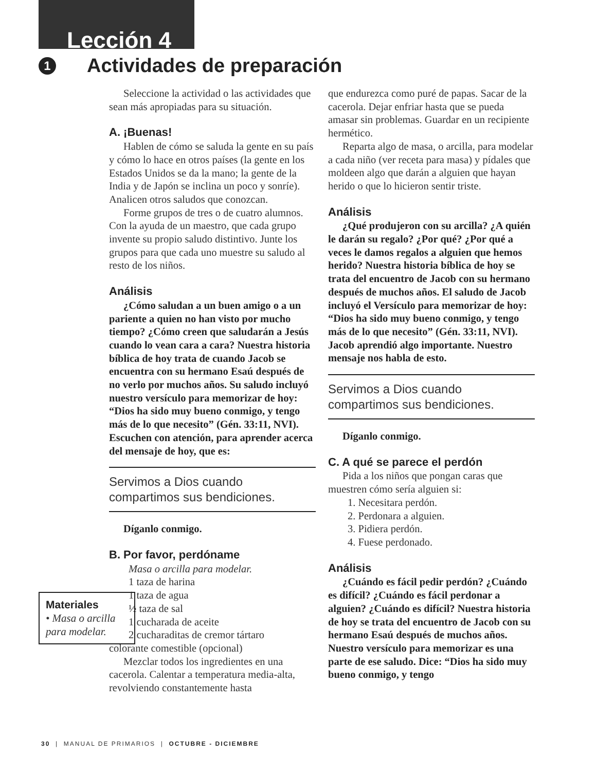Lección 4
1 Actividades de preparación
Seleccione la actividad o las actividades que sean más apropiadas para su situación.
A. ¡Buenas!
Hablen de cómo se saluda la gente en su país y cómo lo hace en otros países (la gente en los Estados Unidos se da la mano; la gente de la India y de Japón se inclina un poco y sonríe). Analicen otros saludos que conozcan.
Forme grupos de tres o de cuatro alumnos. Con la ayuda de un maestro, que cada grupo invente su propio saludo distintivo. Junte los grupos para que cada uno muestre su saludo al resto de los niños.
Análisis
¿Cómo saludan a un buen amigo o a un pariente a quien no han visto por mucho tiempo? ¿Cómo creen que saludarán a Jesús cuando lo vean cara a cara? Nuestra historia bíblica de hoy trata de cuando Jacob se encuentra con su hermano Esaú después de no verlo por muchos años. Su saludo incluyó nuestro versículo para memorizar de hoy: “Dios ha sido muy bueno conmigo, y tengo más de lo que necesito” (Gén. 33:11, NVI). Escuchen con atención, para aprender acerca del mensaje de hoy, que es:
Servimos a Dios cuando compartimos sus bendiciones.
Díganlo conmigo.
B. Por favor, perdóname
Masa o arcilla para modelar.
1 taza de harina
1 taza de agua
½ taza de sal
1 cucharada de aceite
2 cucharaditas de cremor tártaro
colorante comestible (opcional)
Mezclar todos los ingredientes en una cacerola. Calentar a temperatura media-alta, revolviendo constantemente hasta
que endurezca como puré de papas. Sacar de la cacerola. Dejar enfriar hasta que se pueda amasar sin problemas. Guardar en un recipiente hermético.
Reparta algo de masa, o arcilla, para modelar a cada niño (ver receta para masa) y pídales que moldeen algo que darán a alguien que hayan herido o que lo hicieron sentir triste.
Análisis
¿Qué produjeron con su arcilla? ¿A quién le darán su regalo? ¿Por qué? ¿Por qué a veces le damos regalos a alguien que hemos herido? Nuestra historia bíblica de hoy se trata del encuentro de Jacob con su hermano después de muchos años. El saludo de Jacob incluyó el Versículo para memorizar de hoy: “Dios ha sido muy bueno conmigo, y tengo más de lo que necesito” (Gén. 33:11, NVI). Jacob aprendió algo importante. Nuestro mensaje nos habla de esto.
Servimos a Dios cuando compartimos sus bendiciones.
Díganlo conmigo.
C. A qué se parece el perdón
Pida a los niños que pongan caras que muestren cómo sería alguien si:
1. Necesitara perdón.
2. Perdonara a alguien.
3. Pidiera perdón.
4. Fuese perdonado.
Análisis
¿Cuándo es fácil pedir perdón? ¿Cuándo es difícil? ¿Cuándo es fácil perdonar a alguien? ¿Cuándo es difícil? Nuestra historia de hoy se trata del encuentro de Jacob con su hermano Esaú después de muchos años. Nuestro versículo para memorizar es una parte de ese saludo. Dice: “Dios ha sido muy bueno conmigo, y tengo
Materiales
• Masa o arcilla para modelar.
30 | MANUAL DE PRIMARIOS | OCTUBRE - DICIEMBRE